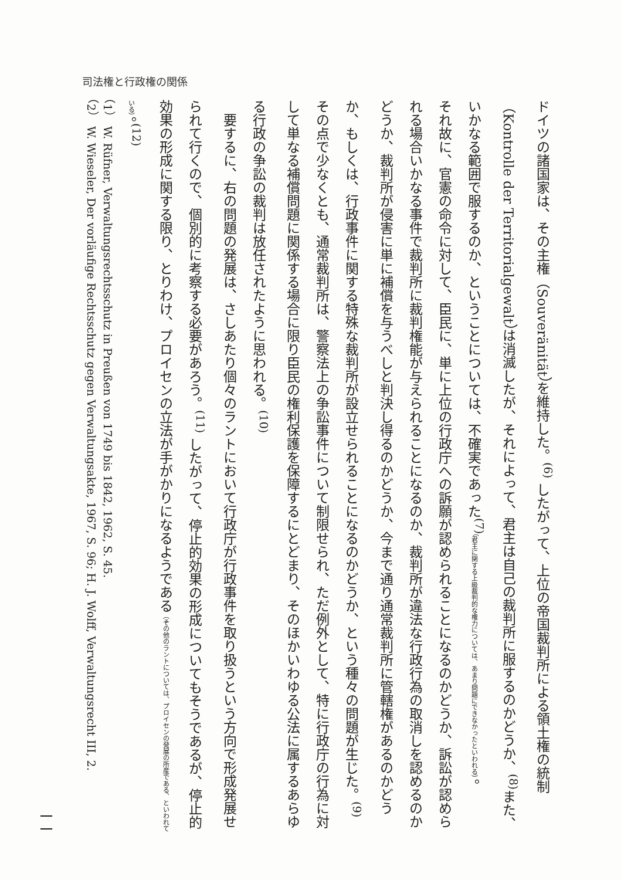司法権と行政権の関係
ドイツの諸国家は、その主権（Souveränität）を維持した。<sup>(6)</sup> したがって、上位の帝国裁判所による領土権の統制（Kontrolle der Territorialgewalt）は消滅したが、それによって、君主は自己の裁判所に服するのかどうか、<sup>(8)</sup>また、いかなる範囲で服するのか、ということについては、不確実であった<sup>(7)</sup>（君主に関する上級裁判的な権力については、あまり問題にできなかったといわれる）。
それ故に、官憲の命令に対して、臣民に、単に上位の行政庁への訴願が認められることになるのかどうか、訴訟が認められる場合いかなる事件で裁判所に裁判権能が与えられることになるのか、裁判所が違法な行政行為の取消しを認めるのかどうか、裁判所が侵害に単に補償を与うべしと判決し得るのかどうか、今まで通り通常裁判所に管轄権があるのかどうか、もしくは、行政事件に関する特殊な裁判所が設立せられることになるのかどうか、という種々の問題が生じた。<sup>(9)</sup> その点で少なくとも、通常裁判所は、警察法上の争訟事件について制限せられ、ただ例外として、特に行政庁の行為に対して単なる補償問題に関係する場合に限り臣民の権利保護を保障するにとどまり、そのほかいわゆる公法に属するあらゆる行政の争訟の裁判は放任されたように思われる。<sup>(10)</sup>
　要するに、右の問題の発展は、さしあたり個々のラントにおいて行政庁が行政事件を取り扱うという方向で形成発展せられて行くので、個別的に考察する必要があろう。<sup>(11)</sup> したがって、停止的効果の形成についてもそうであるが、停止的効果の形成に関する限り、とりわけ、プロイセンの立法が手がかりになるようである（その他のラントについては、プロイセンの発展の所産である、といわれている）。<sup>(12)</sup>
（1）　W. Rüfner, Verwaltungsrechtsschutz in Preußen von 1749 bis 1842, 1962, S. 45.
（2）　W. Wieseler, Der vorläufige Rechtsschutz gegen Verwaltungsakte, 1967, S. 96; H. J. Wolff, Verwaltungsrecht III, 2.
一一